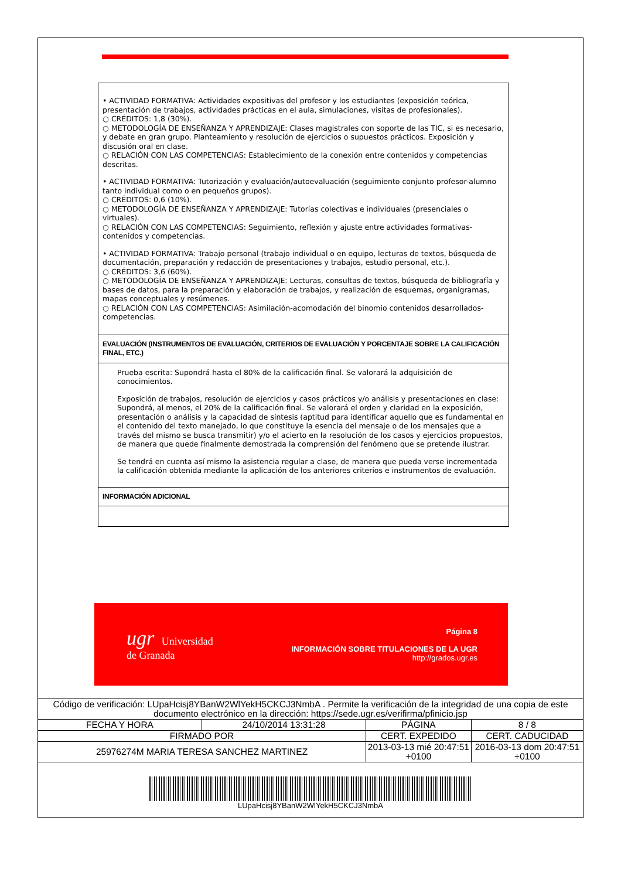• ACTIVIDAD FORMATIVA: Actividades expositivas del profesor y los estudiantes (exposición teórica, presentación de trabajos, actividades prácticas en el aula, simulaciones, visitas de profesionales).
○ CRÉDITOS: 1,8 (30%).
○ METODOLOGÍA DE ENSEÑANZA Y APRENDIZAJE: Clases magistrales con soporte de las TIC, si es necesario, y debate en gran grupo. Planteamiento y resolución de ejercicios o supuestos prácticos. Exposición y discusión oral en clase.
○ RELACIÓN CON LAS COMPETENCIAS: Establecimiento de la conexión entre contenidos y competencias descritas.
• ACTIVIDAD FORMATIVA: Tutorización y evaluación/autoevaluación (seguimiento conjunto profesor-alumno tanto individual como o en pequeños grupos).
○ CRÉDITOS: 0,6 (10%).
○ METODOLOGÍA DE ENSEÑANZA Y APRENDIZAJE: Tutorías colectivas e individuales (presenciales o virtuales).
○ RELACIÓN CON LAS COMPETENCIAS: Seguimiento, reflexión y ajuste entre actividades formativas-contenidos y competencias.
• ACTIVIDAD FORMATIVA: Trabajo personal (trabajo individual o en equipo, lecturas de textos, búsqueda de documentación, preparación y redacción de presentaciones y trabajos, estudio personal, etc.).
○ CRÉDITOS: 3,6 (60%).
○ METODOLOGÍA DE ENSEÑANZA Y APRENDIZAJE: Lecturas, consultas de textos, búsqueda de bibliografía y bases de datos, para la preparación y elaboración de trabajos, y realización de esquemas, organigramas, mapas conceptuales y resúmenes.
○ RELACIÓN CON LAS COMPETENCIAS: Asimilación-acomodación del binomio contenidos desarrollados-competencias.
EVALUACIÓN (INSTRUMENTOS DE EVALUACIÓN, CRITERIOS DE EVALUACIÓN Y PORCENTAJE SOBRE LA CALIFICACIÓN FINAL, ETC.)
Prueba escrita: Supondrá hasta el 80% de la calificación final. Se valorará la adquisición de conocimientos.
Exposición de trabajos, resolución de ejercicios y casos prácticos y/o análisis y presentaciones en clase: Supondrá, al menos, el 20% de la calificación final. Se valorará el orden y claridad en la exposición, presentación o análisis y la capacidad de síntesis (aptitud para identificar aquello que es fundamental en el contenido del texto manejado, lo que constituye la esencia del mensaje o de los mensajes que a través del mismo se busca transmitir) y/o el acierto en la resolución de los casos y ejercicios propuestos, de manera que quede finalmente demostrada la comprensión del fenómeno que se pretende ilustrar.
Se tendrá en cuenta así mismo la asistencia regular a clase, de manera que pueda verse incrementada la calificación obtenida mediante la aplicación de los anteriores criterios e instrumentos de evaluación.
INFORMACIÓN ADICIONAL
ugr Universidad
de Granada
Página 8
INFORMACIÓN SOBRE TITULACIONES DE LA UGR
http://grados.ugr.es
| Código de verificación: LUpaHcisj8YBanW2WlYekH5CKCJ3NmbA . Permite la verificación de la integridad de una copia de este documento electrónico en la dirección: https://sede.ugr.es/verifirma/pfinicio.jsp | | | |
| FECHA Y HORA | 24/10/2014 13:31:28 | PÁGINA | 8 / 8 |
| FIRMADO POR | | CERT. EXPEDIDO | CERT. CADUCIDAD |
| 25976274M MARIA TERESA SANCHEZ MARTINEZ | | 2013-03-13 mié 20:47:51 +0100 | 2016-03-13 dom 20:47:51 +0100 |
LUpaHcisj8YBanW2WlYekH5CKCJ3NmbA